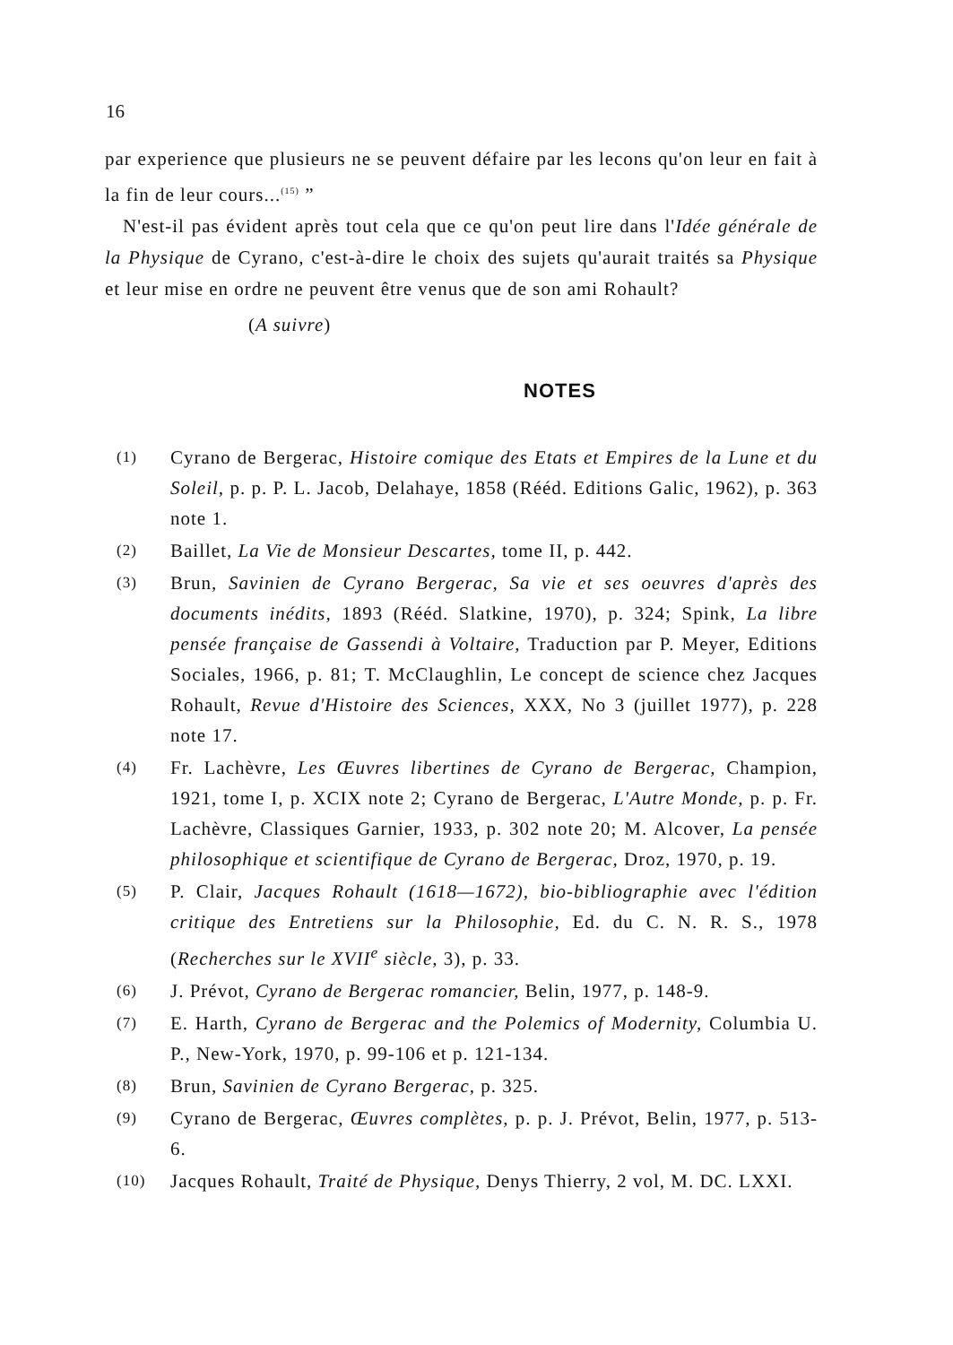16
par experience que plusieurs ne se peuvent défaire par les lecons qu'on leur en fait à la fin de leur cours...<sup>(15)</sup> ”
N'est-il pas évident après tout cela que ce qu'on peut lire dans l'Idée générale de la Physique de Cyrano, c'est-à-dire le choix des sujets qu'aurait traités sa Physique et leur mise en ordre ne peuvent être venus que de son ami Rohault?
(A suivre)
NOTES
(1) Cyrano de Bergerac, Histoire comique des Etats et Empires de la Lune et du Soleil, p. p. P. L. Jacob, Delahaye, 1858 (Rééd. Editions Galic, 1962), p. 363 note 1.
(2) Baillet, La Vie de Monsieur Descartes, tome II, p. 442.
(3) Brun, Savinien de Cyrano Bergerac, Sa vie et ses oeuvres d'après des documents inédits, 1893 (Rééd. Slatkine, 1970), p. 324; Spink, La libre pensée française de Gassendi à Voltaire, Traduction par P. Meyer, Editions Sociales, 1966, p. 81; T. McClaughlin, Le concept de science chez Jacques Rohault, Revue d'Histoire des Sciences, XXX, No 3 (juillet 1977), p. 228 note 17.
(4) Fr. Lachèvre, Les Œuvres libertines de Cyrano de Bergerac, Champion, 1921, tome I, p. XCIX note 2; Cyrano de Bergerac, L'Autre Monde, p. p. Fr. Lachèvre, Classiques Garnier, 1933, p. 302 note 20; M. Alcover, La pensée philosophique et scientifique de Cyrano de Bergerac, Droz, 1970, p. 19.
(5) P. Clair, Jacques Rohault (1618—1672), bio-bibliographie avec l'édition critique des Entretiens sur la Philosophie, Ed. du C. N. R. S., 1978 (Recherches sur le XVII<sup>e</sup> siècle, 3), p. 33.
(6) J. Prévot, Cyrano de Bergerac romancier, Belin, 1977, p. 148-9.
(7) E. Harth, Cyrano de Bergerac and the Polemics of Modernity, Columbia U. P., New-York, 1970, p. 99-106 et p. 121-134.
(8) Brun, Savinien de Cyrano Bergerac, p. 325.
(9) Cyrano de Bergerac, Œuvres complètes, p. p. J. Prévot, Belin, 1977, p. 513-6.
(10) Jacques Rohault, Traité de Physique, Denys Thierry, 2 vol, M. DC. LXXI.